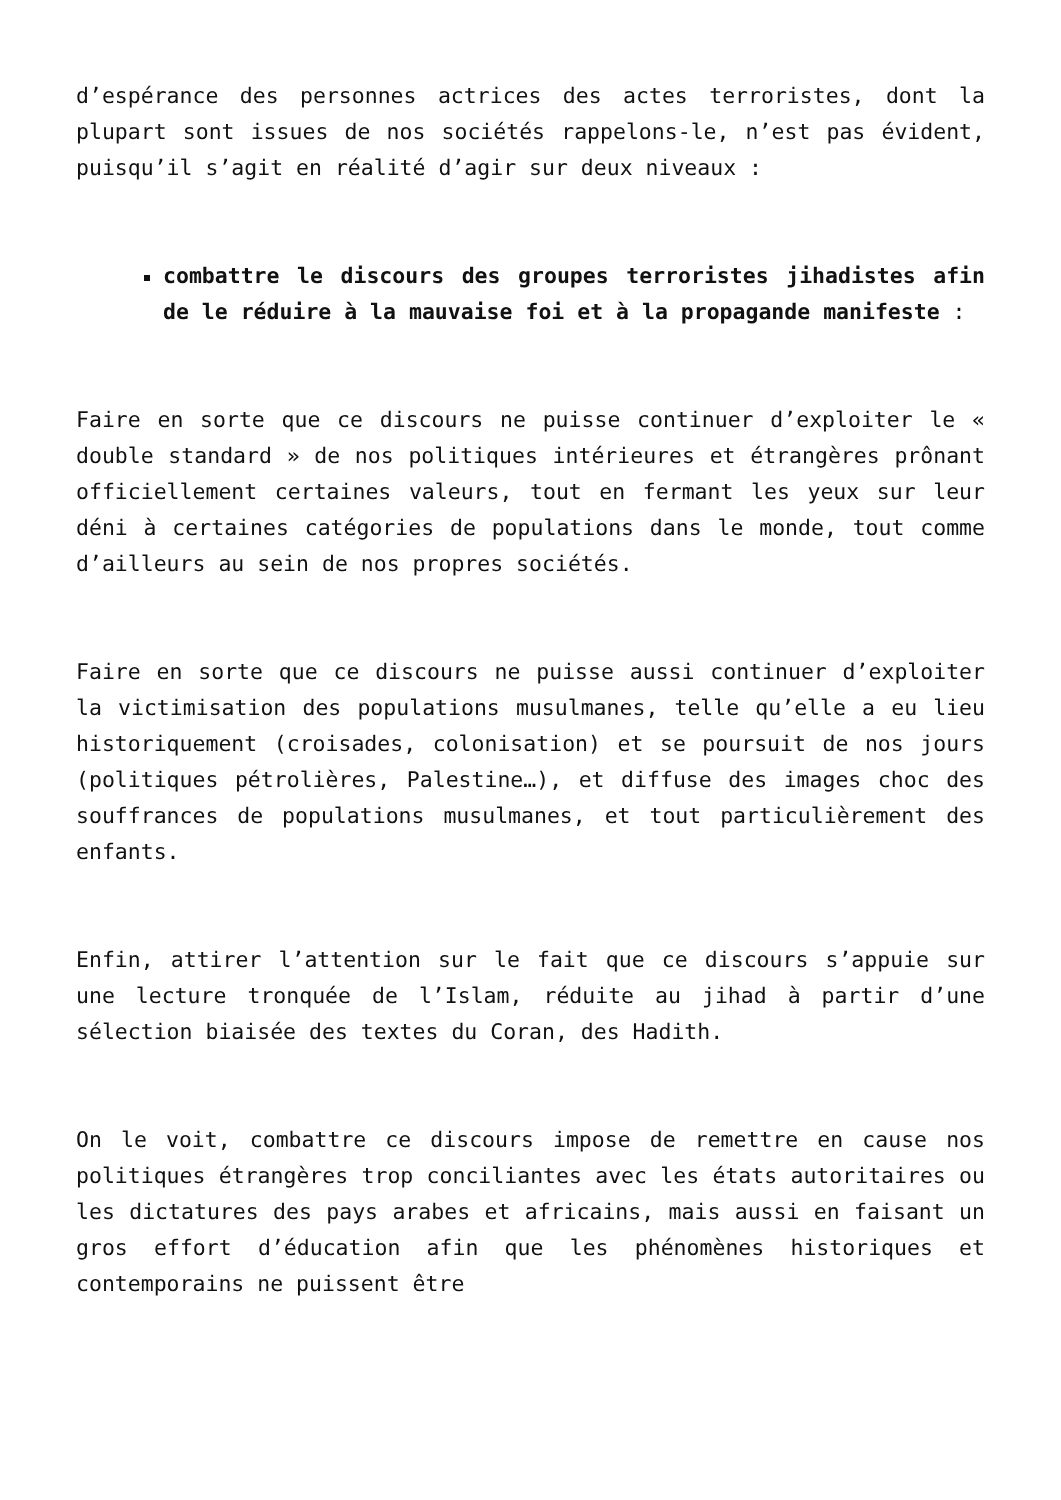d’espérance des personnes actrices des actes terroristes, dont la plupart sont issues de nos sociétés rappelons-le, n’est pas évident, puisqu’il s’agit en réalité d’agir sur deux niveaux :
combattre le discours des groupes terroristes jihadistes afin de le réduire à la mauvaise foi et à la propagande manifeste :
Faire en sorte que ce discours ne puisse continuer d’exploiter le « double standard » de nos politiques intérieures et étrangères prônant officiellement certaines valeurs, tout en fermant les yeux sur leur déni à certaines catégories de populations dans le monde, tout comme d’ailleurs au sein de nos propres sociétés.
Faire en sorte que ce discours ne puisse aussi continuer d’exploiter la victimisation des populations musulmanes, telle qu’elle a eu lieu historiquement (croisades, colonisation) et se poursuit de nos jours (politiques pétrolières, Palestine…), et diffuse des images choc des souffrances de populations musulmanes, et tout particulièrement des enfants.
Enfin, attirer l’attention sur le fait que ce discours s’appuie sur une lecture tronquée de l’Islam, réduite au jihad à partir d’une sélection biaisée des textes du Coran, des Hadith.
On le voit, combattre ce discours impose de remettre en cause nos politiques étrangères trop conciliantes avec les états autoritaires ou les dictatures des pays arabes et africains, mais aussi en faisant un gros effort d’éducation afin que les phénomènes historiques et contemporains ne puissent être